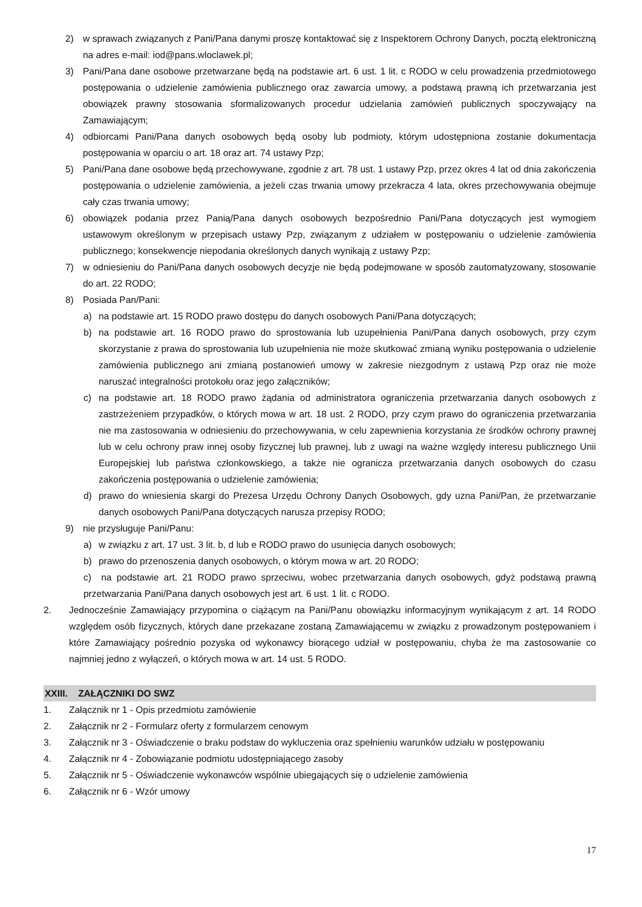2) w sprawach związanych z Pani/Pana danymi proszę kontaktować się z Inspektorem Ochrony Danych, pocztą elektroniczną na adres e-mail: iod@pans.wloclawek.pl;
3) Pani/Pana dane osobowe przetwarzane będą na podstawie art. 6 ust. 1 lit. c RODO w celu prowadzenia przedmiotowego postępowania o udzielenie zamówienia publicznego oraz zawarcia umowy, a podstawą prawną ich przetwarzania jest obowiązek prawny stosowania sformalizowanych procedur udzielania zamówień publicznych spoczywający na Zamawiającym;
4) odbiorcami Pani/Pana danych osobowych będą osoby lub podmioty, którym udostępniona zostanie dokumentacja postępowania w oparciu o art. 18 oraz art. 74 ustawy Pzp;
5) Pani/Pana dane osobowe będą przechowywane, zgodnie z art. 78 ust. 1 ustawy Pzp, przez okres 4 lat od dnia zakończenia postępowania o udzielenie zamówienia, a jeżeli czas trwania umowy przekracza 4 lata, okres przechowywania obejmuje cały czas trwania umowy;
6) obowiązek podania przez Panią/Pana danych osobowych bezpośrednio Pani/Pana dotyczących jest wymogiem ustawowym określonym w przepisach ustawy Pzp, związanym z udziałem w postępowaniu o udzielenie zamówienia publicznego; konsekwencje niepodania określonych danych wynikają z ustawy Pzp;
7) w odniesieniu do Pani/Pana danych osobowych decyzje nie będą podejmowane w sposób zautomatyzowany, stosowanie do art. 22 RODO;
8) Posiada Pan/Pani:
a) na podstawie art. 15 RODO prawo dostępu do danych osobowych Pani/Pana dotyczących;
b) na podstawie art. 16 RODO prawo do sprostowania lub uzupełnienia Pani/Pana danych osobowych, przy czym skorzystanie z prawa do sprostowania lub uzupełnienia nie może skutkować zmianą wyniku postępowania o udzielenie zamówienia publicznego ani zmianą postanowień umowy w zakresie niezgodnym z ustawą Pzp oraz nie może naruszać integralności protokołu oraz jego załączników;
c) na podstawie art. 18 RODO prawo żądania od administratora ograniczenia przetwarzania danych osobowych z zastrzeżeniem przypadków, o których mowa w art. 18 ust. 2 RODO, przy czym prawo do ograniczenia przetwarzania nie ma zastosowania w odniesieniu do przechowywania, w celu zapewnienia korzystania ze środków ochrony prawnej lub w celu ochrony praw innej osoby fizycznej lub prawnej, lub z uwagi na ważne względy interesu publicznego Unii Europejskiej lub państwa członkowskiego, a także nie ogranicza przetwarzania danych osobowych do czasu zakończenia postępowania o udzielenie zamówienia;
d) prawo do wniesienia skargi do Prezesa Urzędu Ochrony Danych Osobowych, gdy uzna Pani/Pan, że przetwarzanie danych osobowych Pani/Pana dotyczących narusza przepisy RODO;
9) nie przysługuje Pani/Panu:
a) w związku z art. 17 ust. 3 lit. b, d lub e RODO prawo do usunięcia danych osobowych;
b) prawo do przenoszenia danych osobowych, o którym mowa w art. 20 RODO;
c) na podstawie art. 21 RODO prawo sprzeciwu, wobec przetwarzania danych osobowych, gdyż podstawą prawną przetwarzania Pani/Pana danych osobowych jest art. 6 ust. 1 lit. c RODO.
2. Jednocześnie Zamawiający przypomina o ciążącym na Pani/Panu obowiązku informacyjnym wynikającym z art. 14 RODO względem osób fizycznych, których dane przekazane zostaną Zamawiającemu w związku z prowadzonym postępowaniem i które Zamawiający pośrednio pozyska od wykonawcy biorącego udział w postępowaniu, chyba że ma zastosowanie co najmniej jedno z wyłączeń, o których mowa w art. 14 ust. 5 RODO.
XXIII. ZAŁĄCZNIKI DO SWZ
1. Załącznik nr 1 - Opis przedmiotu zamówienie
2. Załącznik nr 2 - Formularz oferty z formularzem cenowym
3. Załącznik nr 3 - Oświadczenie o braku podstaw do wykluczenia oraz spełnieniu warunków udziału w postępowaniu
4. Załącznik nr 4 - Zobowiązanie podmiotu udostępniającego zasoby
5. Załącznik nr 5 - Oświadczenie wykonawców wspólnie ubiegających się o udzielenie zamówienia
6. Załącznik nr 6 - Wzór umowy
17